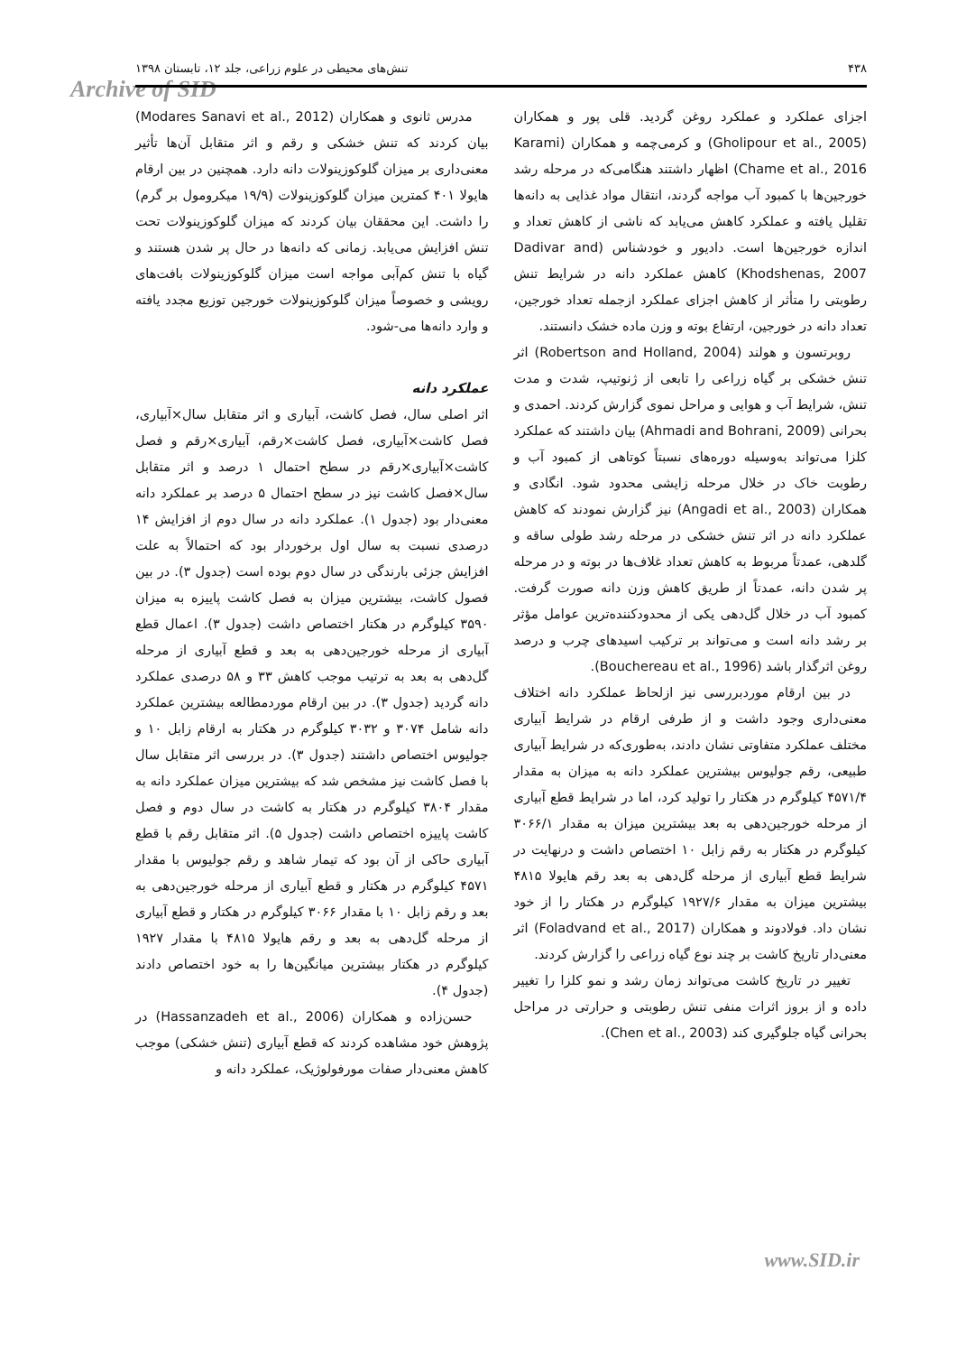۴۳۸ تنش‌های محیطی در علوم زراعی، جلد ۱۲، تابستان ۱۳۹۸
Archive of SID
مدرس ثانوی و همکاران (Modares Sanavi et al., 2012) بیان کردند که تنش خشکی و رقم و اثر متقابل آن‌ها تأثیر معنی‌داری بر میزان گلوکوزینولات دانه دارد. همچنین در بین ارقام هایولا ۴۰۱ کمترین میزان گلوکوزینولات (۱۹/۹ میکرومول بر گرم) را داشت. این محققان بیان کردند که میزان گلوکوزینولات تحت تنش افزایش می‌یابد. زمانی که دانه‌ها در حال پر شدن هستند و گیاه با تنش کم‌آبی مواجه است میزان گلوکوزینولات بافت‌های رویشی و خصوصاً میزان گلوکوزینولات خورجین توزیع مجدد یافته و وارد دانه‌ها می-شود.
عملکرد دانه
اثر اصلی سال، فصل کاشت، آبیاری و اثر متقابل سال×آبیاری، فصل کاشت×آبیاری، فصل کاشت×رقم، آبیاری×رقم و فصل کاشت×آبیاری×رقم در سطح احتمال ۱ درصد و اثر متقابل سال×فصل کاشت نیز در سطح احتمال ۵ درصد بر عملکرد دانه معنی‌دار بود (جدول ۱). عملکرد دانه در سال دوم از افزایش ۱۴ درصدی نسبت به سال اول برخوردار بود که احتمالاً به علت افزایش جزئی بارندگی در سال دوم بوده است (جدول ۳). در بین فصول کاشت، بیشترین میزان به فصل کاشت پاییزه به میزان ۳۵۹۰ کیلوگرم در هکتار اختصاص داشت (جدول ۳). اعمال قطع آبیاری از مرحله خورجین‌دهی به بعد و قطع آبیاری از مرحله گل‌دهی به بعد به ترتیب موجب کاهش ۳۳ و ۵۸ درصدی عملکرد دانه گردید (جدول ۳). در بین ارقام موردمطالعه بیشترین عملکرد دانه شامل ۳۰۷۴ و ۳۰۳۲ کیلوگرم در هکتار به ارقام زابل ۱۰ و جولیوس اختصاص داشتند (جدول ۳). در بررسی اثر متقابل سال با فصل کاشت نیز مشخص شد که بیشترین میزان عملکرد دانه به مقدار ۳۸۰۴ کیلوگرم در هکتار به کاشت در سال دوم و فصل کاشت پاییزه اختصاص داشت (جدول ۵). اثر متقابل رقم با قطع آبیاری حاکی از آن بود که تیمار شاهد و رقم جولیوس با مقدار ۴۵۷۱ کیلوگرم در هکتار و قطع آبیاری از مرحله خورجین‌دهی به بعد و رقم زابل ۱۰ با مقدار ۳۰۶۶ کیلوگرم در هکتار و قطع آبیاری از مرحله گل‌دهی به بعد و رقم هایولا ۴۸۱۵ با مقدار ۱۹۲۷ کیلوگرم در هکتار بیشترین میانگین‌ها را به خود اختصاص دادند (جدول ۴).
حسن‌زاده و همکاران (Hassanzadeh et al., 2006) در پژوهش خود مشاهده کردند که قطع آبیاری (تنش خشکی) موجب کاهش معنی‌دار صفات مورفولوژیک، عملکرد دانه و
اجزای عملکرد و عملکرد روغن گردید. قلی پور و همکاران (Gholipour et al., 2005) و کرمی‌چمه و همکاران (Karami Chame et al., 2016) اظهار داشتند هنگامی‌که در مرحله رشد خورجین‌ها با کمبود آب مواجه گردند، انتقال مواد غذایی به دانه‌ها تقلیل یافته و عملکرد کاهش می‌یابد که ناشی از کاهش تعداد و اندازه خورجین‌ها است. دادیور و خودشناس (Dadivar and Khodshenas, 2007) کاهش عملکرد دانه در شرایط تنش رطوبتی را متأثر از کاهش اجزای عملکرد ازجمله تعداد خورجین، تعداد دانه در خورجین، ارتفاع بوته و وزن ماده خشک دانستند.
روبرتسون و هولند (Robertson and Holland, 2004) اثر تنش خشکی بر گیاه زراعی را تابعی از ژنوتیپ، شدت و مدت تنش، شرایط آب و هوایی و مراحل نموی گزارش کردند. احمدی و بحرانی (Ahmadi and Bohrani, 2009) بیان داشتند که عملکرد کلزا می‌تواند به‌وسیله دوره‌های نسبتاً کوتاهی از کمبود آب و رطوبت خاک در خلال مرحله زایشی محدود شود. انگادی و همکاران (Angadi et al., 2003) نیز گزارش نمودند که کاهش عملکرد دانه در اثر تنش خشکی در مرحله رشد طولی ساقه و گلدهی، عمدتاً مربوط به کاهش تعداد غلاف‌ها در بوته و در مرحله پر شدن دانه، عمدتاً از طریق کاهش وزن دانه صورت گرفت. کمبود آب در خلال گل‌دهی یکی از محدودکننده‌ترین عوامل مؤثر بر رشد دانه است و می‌تواند بر ترکیب اسیدهای چرب و درصد روغن اثرگذار باشد (Bouchereau et al., 1996).
در بین ارقام موردبررسی نیز ازلحاظ عملکرد دانه اختلاف معنی‌داری وجود داشت و از طرفی ارقام در شرایط آبیاری مختلف عملکرد متفاوتی نشان دادند، به‌طوری‌که در شرایط آبیاری طبیعی، رقم جولیوس بیشترین عملکرد دانه به میزان به مقدار ۴۵۷۱/۴ کیلوگرم در هکتار را تولید کرد، اما در شرایط قطع آبیاری از مرحله خورجین‌دهی به بعد بیشترین میزان به مقدار ۳۰۶۶/۱ کیلوگرم در هکتار به رقم زابل ۱۰ اختصاص داشت و درنهایت در شرایط قطع آبیاری از مرحله گل‌دهی به بعد رقم هایولا ۴۸۱۵ بیشترین میزان به مقدار ۱۹۲۷/۶ کیلوگرم در هکتار را از خود نشان داد. فولادوند و همکاران (Foladvand et al., 2017) اثر معنی‌دار تاریخ کاشت بر چند نوع گیاه زراعی را گزارش کردند.
تغییر در تاریخ کاشت می‌تواند زمان رشد و نمو کلزا را تغییر داده و از بروز اثرات منفی تنش رطوبتی و حرارتی در مراحل بحرانی گیاه جلوگیری کند (Chen et al., 2003).
www.SID.ir